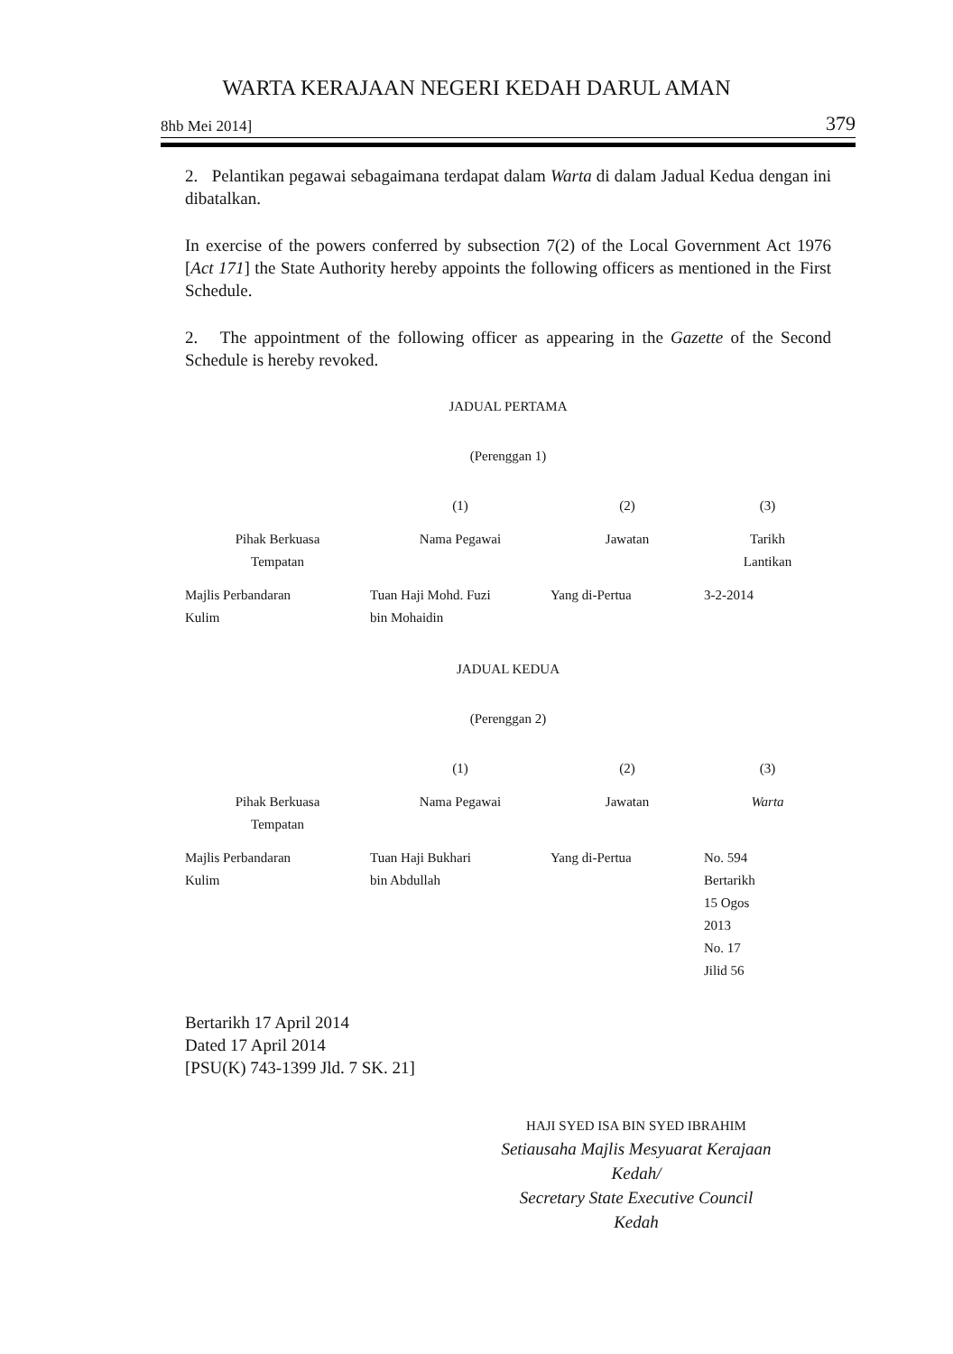WARTA KERAJAAN NEGERI KEDAH DARUL AMAN
8hb Mei 2014] 379
2. Pelantikan pegawai sebagaimana terdapat dalam Warta di dalam Jadual Kedua dengan ini dibatalkan.
In exercise of the powers conferred by subsection 7(2) of the Local Government Act 1976 [Act 171] the State Authority hereby appoints the following officers as mentioned in the First Schedule.
2. The appointment of the following officer as appearing in the Gazette of the Second Schedule is hereby revoked.
JADUAL PERTAMA
(Perenggan 1)
| | (1) | (2) | (3) |
| --- | --- | --- | --- |
| Pihak Berkuasa Tempatan | Nama Pegawai | Jawatan | Tarikh Lantikan |
| Majlis Perbandaran Kulim | Tuan Haji Mohd. Fuzi bin Mohaidin | Yang di-Pertua | 3-2-2014 |
JADUAL KEDUA
(Perenggan 2)
| | (1) | (2) | (3) |
| --- | --- | --- | --- |
| Pihak Berkuasa Tempatan | Nama Pegawai | Jawatan | Warta |
| Majlis Perbandaran Kulim | Tuan Haji Bukhari bin Abdullah | Yang di-Pertua | No. 594 Bertarikh 15 Ogos 2013 No. 17 Jilid 56 |
Bertarikh 17 April 2014
Dated 17 April 2014
[PSU(K) 743-1399 Jld. 7 SK. 21]
HAJI SYED ISA BIN SYED IBRAHIM
Setiausaha Majlis Mesyuarat Kerajaan
Kedah/
Secretary State Executive Council
Kedah